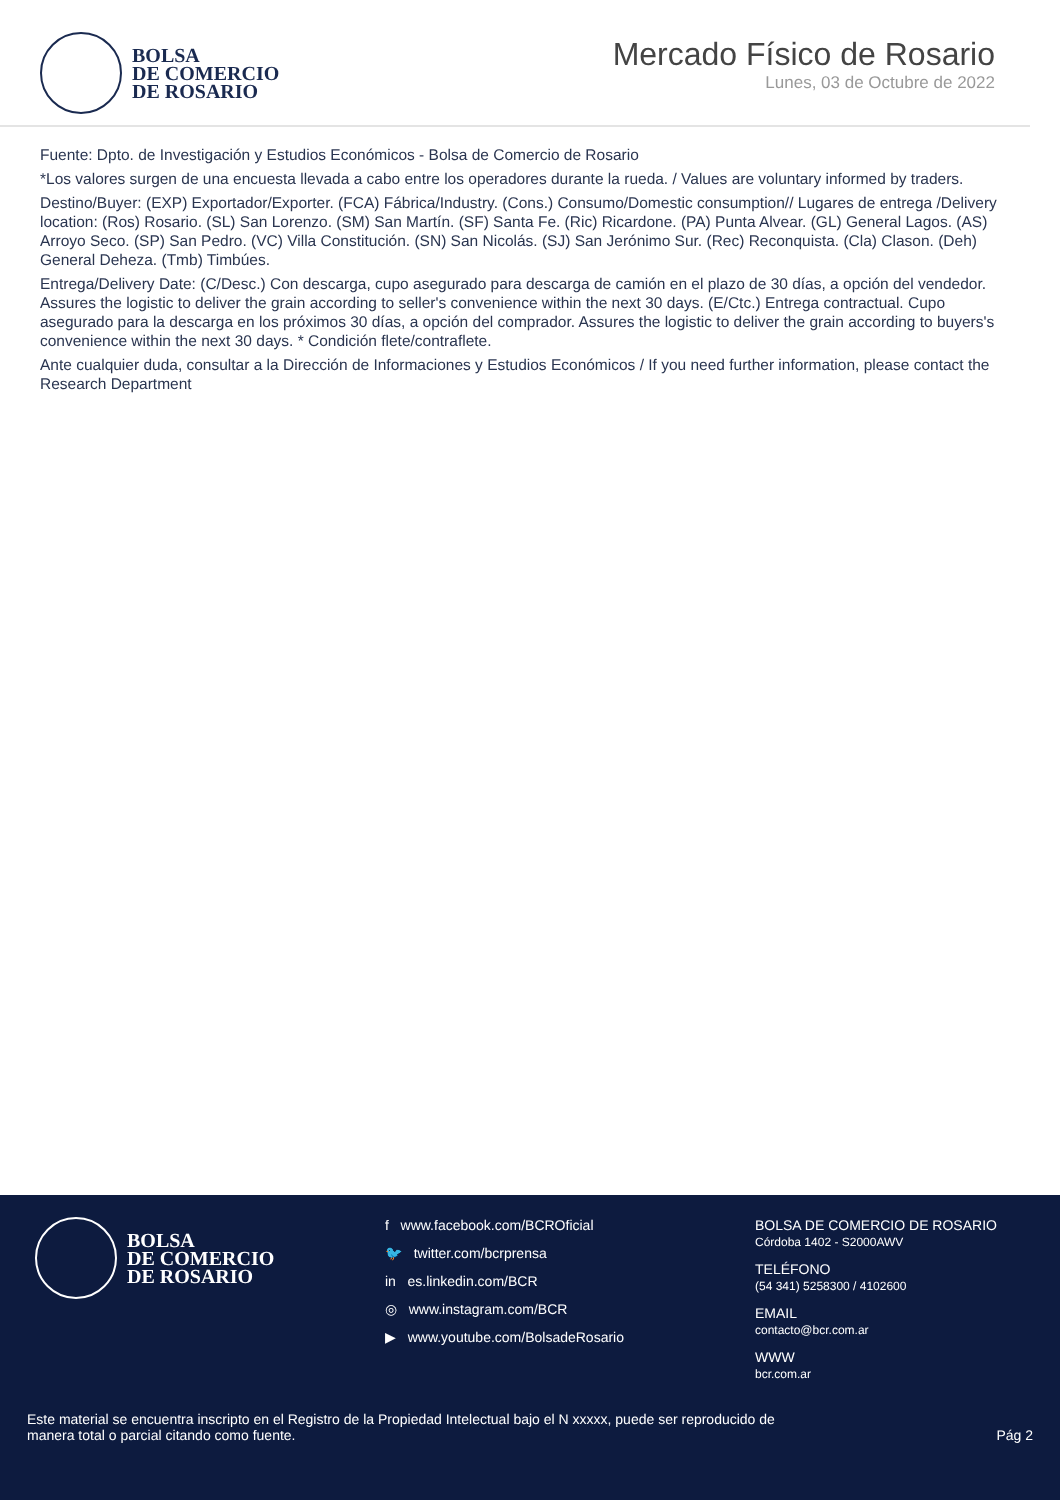BOLSA
DE COMERCIO
DE ROSARIO
Mercado Físico de Rosario
Lunes, 03 de Octubre de 2022
Fuente: Dpto. de Investigación y Estudios Económicos - Bolsa de Comercio de Rosario
*Los valores surgen de una encuesta llevada a cabo entre los operadores durante la rueda. / Values are voluntary informed by traders.
Destino/Buyer: (EXP) Exportador/Exporter. (FCA) Fábrica/Industry. (Cons.) Consumo/Domestic consumption// Lugares de entrega /Delivery location: (Ros) Rosario. (SL) San Lorenzo. (SM) San Martín. (SF) Santa Fe. (Ric) Ricardone. (PA) Punta Alvear. (GL) General Lagos. (AS) Arroyo Seco. (SP) San Pedro. (VC) Villa Constitución. (SN) San Nicolás. (SJ) San Jerónimo Sur. (Rec) Reconquista. (Cla) Clason. (Deh) General Deheza. (Tmb) Timbúes.
Entrega/Delivery Date: (C/Desc.) Con descarga, cupo asegurado para descarga de camión en el plazo de 30 días, a opción del vendedor. Assures the logistic to deliver the grain according to seller's convenience within the next 30 days. (E/Ctc.) Entrega contractual. Cupo asegurado para la descarga en los próximos 30 días, a opción del comprador. Assures the logistic to deliver the grain according to buyers's convenience within the next 30 days. * Condición flete/contraflete.
Ante cualquier duda, consultar a la Dirección de Informaciones y Estudios Económicos / If you need further information, please contact the Research Department
BOLSA
DE COMERCIO
DE ROSARIO
f www.facebook.com/BCROficial
🐦 twitter.com/bcrprensa
in es.linkedin.com/BCR
◎ www.instagram.com/BCR
▶ www.youtube.com/BolsadeRosario
BOLSA DE COMERCIO DE ROSARIO
Córdoba 1402 - S2000AWV
TELÉFONO
(54 341) 5258300 / 4102600
EMAIL
contacto@bcr.com.ar
WWW
bcr.com.ar
Este material se encuentra inscripto en el Registro de la Propiedad Intelectual bajo el N xxxxx, puede ser reproducido de
manera total o parcial citando como fuente. Pág 2